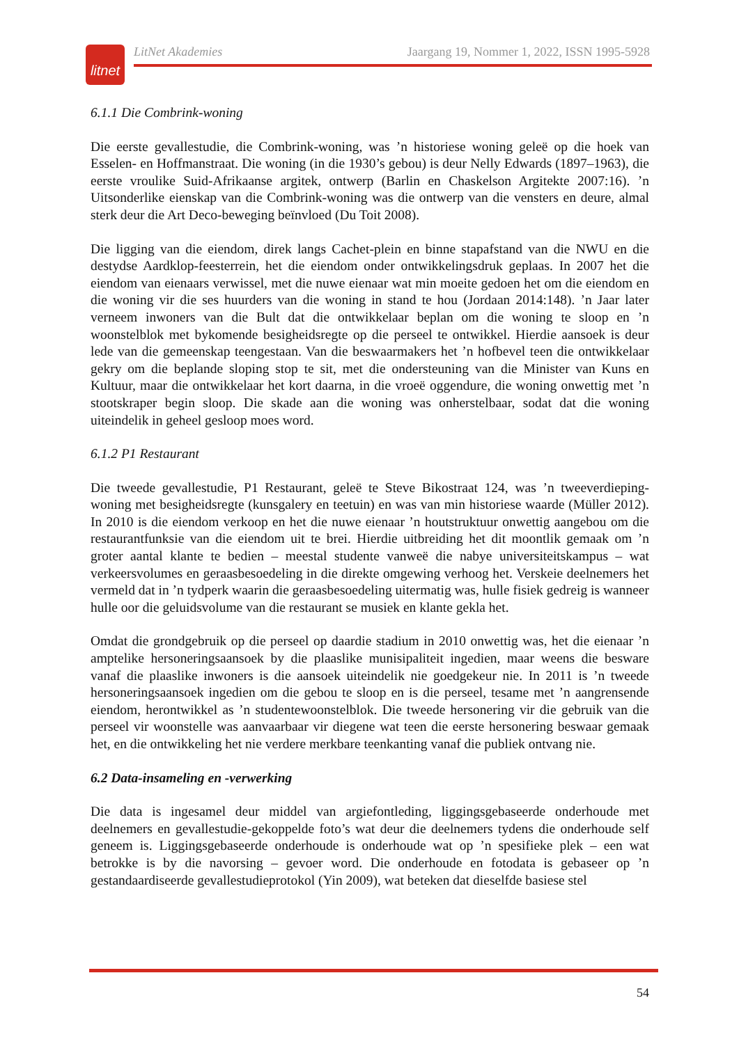litnet
LitNet Akademies Jaargang 19, Nommer 1, 2022, ISSN 1995-5928
6.1.1 Die Combrink-woning
Die eerste gevallestudie, die Combrink-woning, was ’n historiese woning geleë op die hoek van Esselen- en Hoffmanstraat. Die woning (in die 1930’s gebou) is deur Nelly Edwards (1897–1963), die eerste vroulike Suid-Afrikaanse argitek, ontwerp (Barlin en Chaskelson Argitekte 2007:16). ’n Uitsonderlike eienskap van die Combrink-woning was die ontwerp van die vensters en deure, almal sterk deur die Art Deco-beweging beïnvloed (Du Toit 2008).
Die ligging van die eiendom, direk langs Cachet-plein en binne stapafstand van die NWU en die destydse Aardklop-feesterrein, het die eiendom onder ontwikkelingsdruk geplaas. In 2007 het die eiendom van eienaars verwissel, met die nuwe eienaar wat min moeite gedoen het om die eiendom en die woning vir die ses huurders van die woning in stand te hou (Jordaan 2014:148). ’n Jaar later verneem inwoners van die Bult dat die ontwikkelaar beplan om die woning te sloop en ’n woonstelblok met bykomende besigheidsregte op die perseel te ontwikkel. Hierdie aansoek is deur lede van die gemeenskap teengestaan. Van die beswaarmakers het ’n hofbevel teen die ontwikkelaar gekry om die beplande sloping stop te sit, met die ondersteuning van die Minister van Kuns en Kultuur, maar die ontwikkelaar het kort daarna, in die vroeë oggendure, die woning onwettig met ’n stootskraper begin sloop. Die skade aan die woning was onherstelbaar, sodat dat die woning uiteindelik in geheel gesloop moes word.
6.1.2 P1 Restaurant
Die tweede gevallestudie, P1 Restaurant, geleë te Steve Bikostraat 124, was ’n tweeverdieping-woning met besigheidsregte (kunsgalery en teetuin) en was van min historiese waarde (Müller 2012). In 2010 is die eiendom verkoop en het die nuwe eienaar ’n houtstruktuur onwettig aangebou om die restaurantfunksie van die eiendom uit te brei. Hierdie uitbreiding het dit moontlik gemaak om ’n groter aantal klante te bedien – meestal studente vanweë die nabye universiteitskampus – wat verkeersvolumes en geraasbesoedeling in die direkte omgewing verhoog het. Verskeie deelnemers het vermeld dat in ’n tydperk waarin die geraasbesoedeling uitermatig was, hulle fisiek gedreig is wanneer hulle oor die geluidsvolume van die restaurant se musiek en klante gekla het.
Omdat die grondgebruik op die perseel op daardie stadium in 2010 onwettig was, het die eienaar ’n amptelike hersoneringsaansoek by die plaaslike munisipaliteit ingedien, maar weens die besware vanaf die plaaslike inwoners is die aansoek uiteindelik nie goedgekeur nie. In 2011 is ’n tweede hersoneringsaansoek ingedien om die gebou te sloop en is die perseel, tesame met ’n aangrensende eiendom, herontwikkel as ’n studentewoonstelblok. Die tweede hersonering vir die gebruik van die perseel vir woonstelle was aanvaarbaar vir diegene wat teen die eerste hersonering beswaar gemaak het, en die ontwikkeling het nie verdere merkbare teenkanting vanaf die publiek ontvang nie.
6.2 Data-insameling en -verwerking
Die data is ingesamel deur middel van argiefontleding, liggingsgebaseerde onderhoude met deelnemers en gevallestudie-gekoppelde foto’s wat deur die deelnemers tydens die onderhoude self geneem is. Liggingsgebaseerde onderhoude is onderhoude wat op ’n spesifieke plek – een wat betrokke is by die navorsing – gevoer word. Die onderhoude en fotodata is gebaseer op ’n gestandaardiseerde gevallestudieprotokol (Yin 2009), wat beteken dat dieselfde basiese stel
54